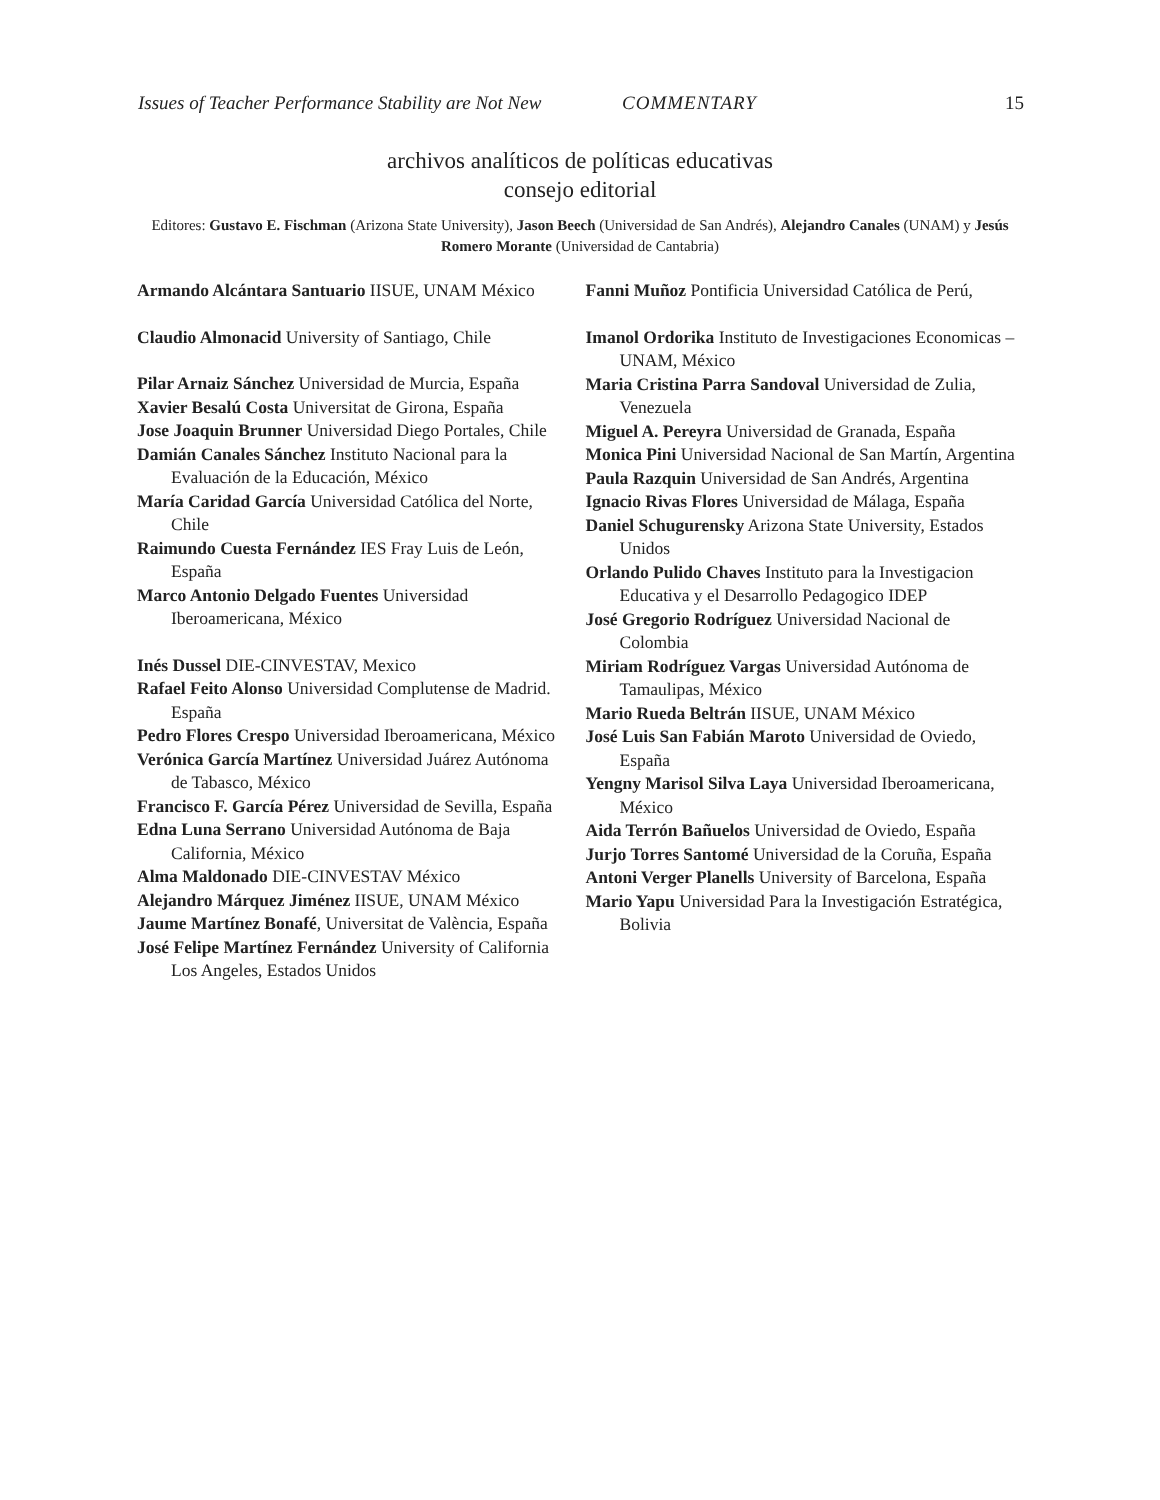Issues of Teacher Performance Stability are Not New COMMENTARY 15
archivos analíticos de políticas educativas
consejo editorial
Editores: Gustavo E. Fischman (Arizona State University), Jason Beech (Universidad de San Andrés), Alejandro Canales (UNAM) y Jesús Romero Morante (Universidad de Cantabria)
Armando Alcántara Santuario IISUE, UNAM México
Claudio Almonacid University of Santiago, Chile
Pilar Arnaiz Sánchez Universidad de Murcia, España
Xavier Besalú Costa Universitat de Girona, España
Jose Joaquin Brunner Universidad Diego Portales, Chile
Damián Canales Sánchez Instituto Nacional para la Evaluación de la Educación, México
María Caridad García Universidad Católica del Norte, Chile
Raimundo Cuesta Fernández IES Fray Luis de León, España
Marco Antonio Delgado Fuentes Universidad Iberoamericana, México
Inés Dussel DIE-CINVESTAV, Mexico
Rafael Feito Alonso Universidad Complutense de Madrid. España
Pedro Flores Crespo Universidad Iberoamericana, México
Verónica García Martínez Universidad Juárez Autónoma de Tabasco, México
Francisco F. García Pérez Universidad de Sevilla, España
Edna Luna Serrano Universidad Autónoma de Baja California, México
Alma Maldonado DIE-CINVESTAV México
Alejandro Márquez Jiménez IISUE, UNAM México
Jaume Martínez Bonafé, Universitat de València, España
José Felipe Martínez Fernández University of California Los Angeles, Estados Unidos
Fanni Muñoz Pontificia Universidad Católica de Perú,
Imanol Ordorika Instituto de Investigaciones Economicas – UNAM, México
Maria Cristina Parra Sandoval Universidad de Zulia, Venezuela
Miguel A. Pereyra Universidad de Granada, España
Monica Pini Universidad Nacional de San Martín, Argentina
Paula Razquin Universidad de San Andrés, Argentina
Ignacio Rivas Flores Universidad de Málaga, España
Daniel Schugurensky Arizona State University, Estados Unidos
Orlando Pulido Chaves Instituto para la Investigacion Educativa y el Desarrollo Pedagogico IDEP
José Gregorio Rodríguez Universidad Nacional de Colombia
Miriam Rodríguez Vargas Universidad Autónoma de Tamaulipas, México
Mario Rueda Beltrán IISUE, UNAM México
José Luis San Fabián Maroto Universidad de Oviedo, España
Yengny Marisol Silva Laya Universidad Iberoamericana, México
Aida Terrón Bañuelos Universidad de Oviedo, España
Jurjo Torres Santomé Universidad de la Coruña, España
Antoni Verger Planells University of Barcelona, España
Mario Yapu Universidad Para la Investigación Estratégica, Bolivia